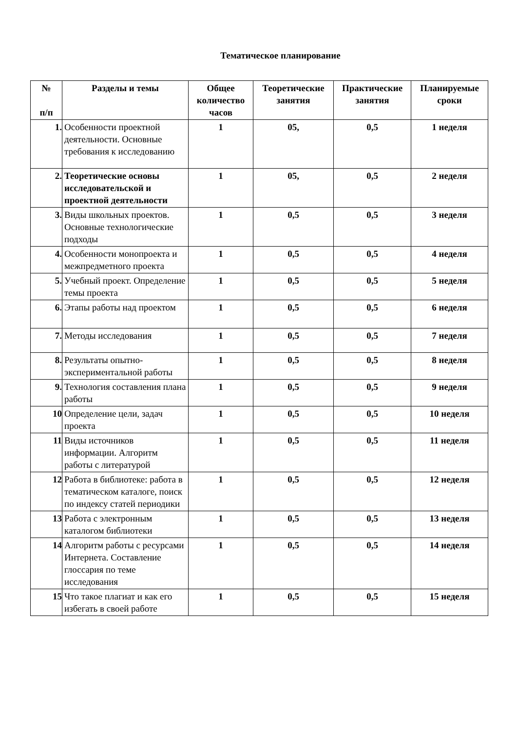Тематическое планирование
| № п/п | Разделы и темы | Общее количество часов | Теоретические занятия | Практические занятия | Планируемые сроки |
| --- | --- | --- | --- | --- | --- |
| 1. | Особенности проектной деятельности. Основные требования к исследованию | 1 | 05, | 0,5 | 1 неделя |
| 2. | Теоретические основы исследовательской и проектной деятельности | 1 | 05, | 0,5 | 2 неделя |
| 3. | Виды школьных проектов. Основные технологические подходы | 1 | 0,5 | 0,5 | 3 неделя |
| 4. | Особенности монопроекта и межпредметного проекта | 1 | 0,5 | 0,5 | 4 неделя |
| 5. | Учебный проект. Определение темы проекта | 1 | 0,5 | 0,5 | 5 неделя |
| 6. | Этапы работы над проектом | 1 | 0,5 | 0,5 | 6 неделя |
| 7. | Методы исследования | 1 | 0,5 | 0,5 | 7 неделя |
| 8. | Результаты опытно-экспериментальной работы | 1 | 0,5 | 0,5 | 8 неделя |
| 9. | Технология составления плана работы | 1 | 0,5 | 0,5 | 9 неделя |
| 10 | Определение цели, задач проекта | 1 | 0,5 | 0,5 | 10 неделя |
| 11 | Виды источников информации. Алгоритм работы с литературой | 1 | 0,5 | 0,5 | 11 неделя |
| 12 | Работа в библиотеке: работа в тематическом каталоге, поиск по индексу статей периодики | 1 | 0,5 | 0,5 | 12 неделя |
| 13 | Работа с электронным каталогом библиотеки | 1 | 0,5 | 0,5 | 13 неделя |
| 14 | Алгоритм работы с ресурсами Интернета. Составление глоссария по теме исследования | 1 | 0,5 | 0,5 | 14 неделя |
| 15 | Что такое плагиат и как его избегать в своей работе | 1 | 0,5 | 0,5 | 15 неделя |